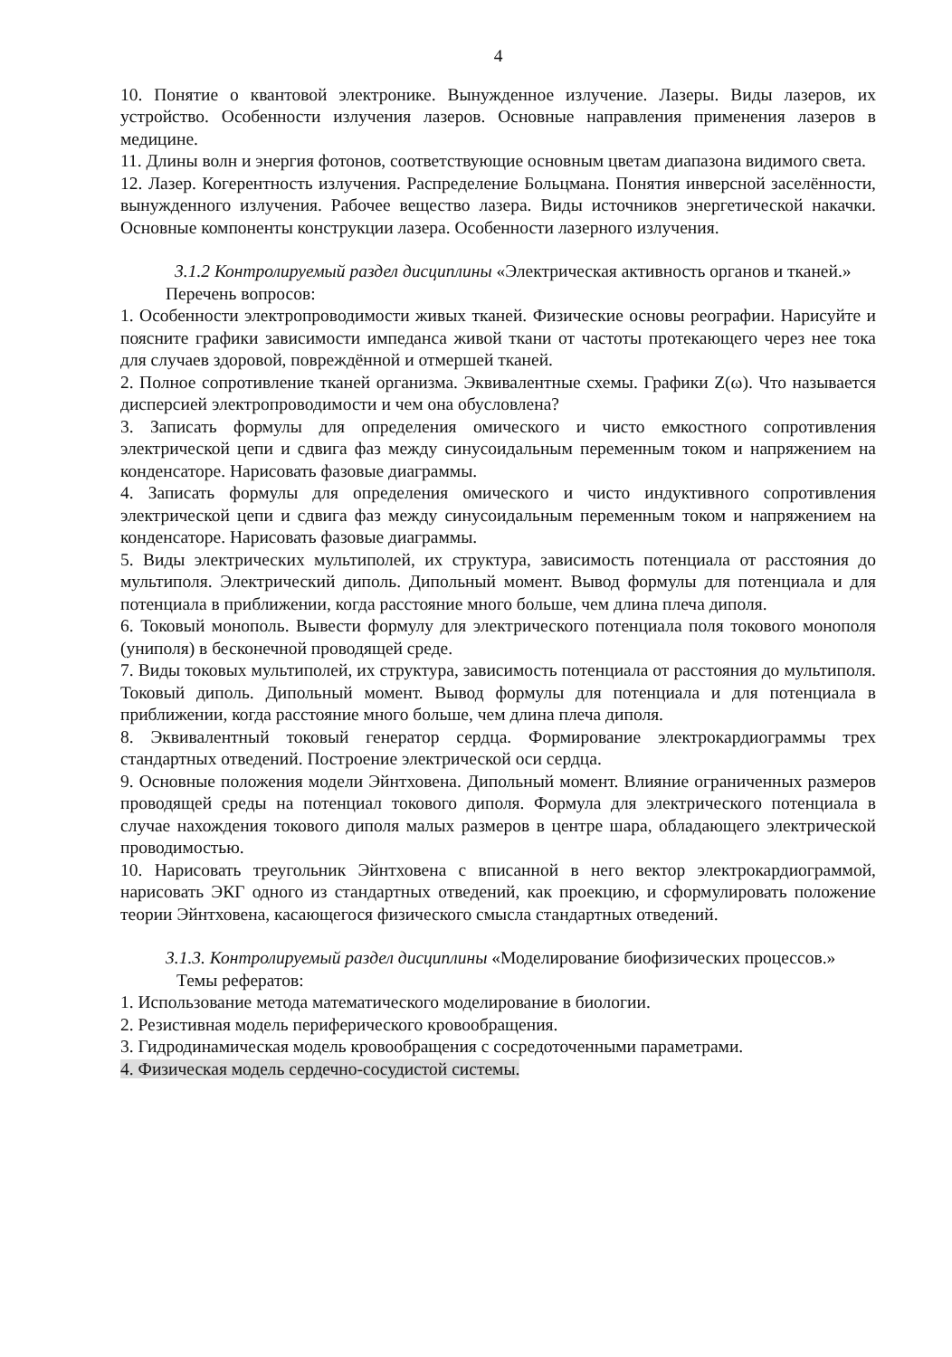4
10. Понятие о квантовой электронике. Вынужденное излучение. Лазеры. Виды лазеров, их устройство. Особенности излучения лазеров. Основные направления применения лазеров в медицине.
11. Длины волн и энергия фотонов, соответствующие основным цветам диапазона видимого света.
12. Лазер. Когерентность излучения. Распределение Больцмана. Понятия инверсной заселённости, вынужденного излучения. Рабочее вещество лазера. Виды источников энергетической накачки. Основные компоненты конструкции лазера. Особенности лазерного излучения.
3.1.2 Контролируемый раздел дисциплины «Электрическая активность органов и тканей.»
Перечень вопросов:
1. Особенности электропроводимости живых тканей. Физические основы реографии. Нарисуйте и поясните графики зависимости импеданса живой ткани от частоты протекающего через нее тока для случаев здоровой, повреждённой и отмершей тканей.
2. Полное сопротивление тканей организма. Эквивалентные схемы. Графики Z(ω). Что называется дисперсией электропроводимости и чем она обусловлена?
3. Записать формулы для определения омического и чисто емкостного сопротивления электрической цепи и сдвига фаз между синусоидальным переменным током и напряжением на конденсаторе. Нарисовать фазовые диаграммы.
4. Записать формулы для определения омического и чисто индуктивного сопротивления электрической цепи и сдвига фаз между синусоидальным переменным током и напряжением на конденсаторе. Нарисовать фазовые диаграммы.
5. Виды электрических мультиполей, их структура, зависимость потенциала от расстояния до мультиполя. Электрический диполь. Дипольный момент. Вывод формулы для потенциала и для потенциала в приближении, когда расстояние много больше, чем длина плеча диполя.
6. Токовый монополь. Вывести формулу для электрического потенциала поля токового монополя (униполя) в бесконечной проводящей среде.
7. Виды токовых мультиполей, их структура, зависимость потенциала от расстояния до мультиполя. Токовый диполь. Дипольный момент. Вывод формулы для потенциала и для потенциала в приближении, когда расстояние много больше, чем длина плеча диполя.
8. Эквивалентный токовый генератор сердца. Формирование электрокардиограммы трех стандартных отведений. Построение электрической оси сердца.
9. Основные положения модели Эйнтховена. Дипольный момент. Влияние ограниченных размеров проводящей среды на потенциал токового диполя. Формула для электрического потенциала в случае нахождения токового диполя малых размеров в центре шара, обладающего электрической проводимостью.
10. Нарисовать треугольник Эйнтховена с вписанной в него вектор электрокардиограммой, нарисовать ЭКГ одного из стандартных отведений, как проекцию, и сформулировать положение теории Эйнтховена, касающегося физического смысла стандартных отведений.
3.1.3. Контролируемый раздел дисциплины «Моделирование биофизических процессов.»
Темы рефератов:
1. Использование метода математического моделирование в биологии.
2. Резистивная модель периферического кровообращения.
3. Гидродинамическая модель кровообращения с сосредоточенными параметрами.
4. Физическая модель сердечно-сосудистой системы.